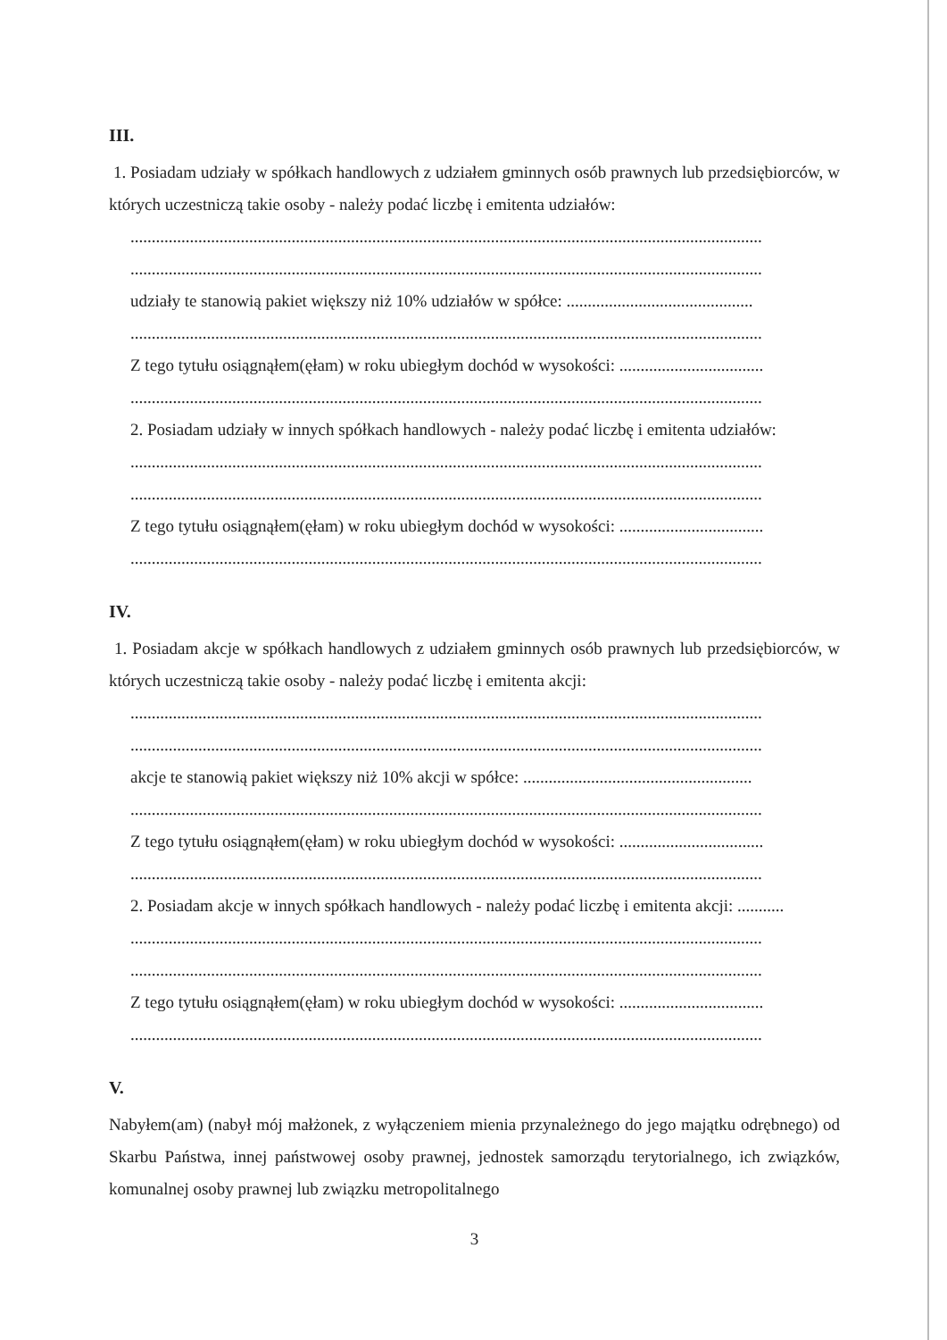III.
1. Posiadam udziały w spółkach handlowych z udziałem gminnych osób prawnych lub przedsiębiorców, w których uczestniczą takie osoby - należy podać liczbę i emitenta udziałów:
.....................................................................................................................................................
.....................................................................................................................................................
udziały te stanowią pakiet większy niż 10% udziałów w spółce: ............................................
.....................................................................................................................................................
Z tego tytułu osiągnąłem(ęłam) w roku ubiegłym dochód w wysokości: ..................................
.....................................................................................................................................................
2. Posiadam udziały w innych spółkach handlowych - należy podać liczbę i emitenta udziałów:
.....................................................................................................................................................
.....................................................................................................................................................
Z tego tytułu osiągnąłem(ęłam) w roku ubiegłym dochód w wysokości: ..................................
.....................................................................................................................................................
IV.
1. Posiadam akcje w spółkach handlowych z udziałem gminnych osób prawnych lub przedsiębiorców, w których uczestniczą takie osoby - należy podać liczbę i emitenta akcji:
.....................................................................................................................................................
.....................................................................................................................................................
akcje te stanowią pakiet większy niż 10% akcji w spółce: ......................................................
.....................................................................................................................................................
Z tego tytułu osiągnąłem(ęłam) w roku ubiegłym dochód w wysokości: ..................................
.....................................................................................................................................................
2. Posiadam akcje w innych spółkach handlowych - należy podać liczbę i emitenta akcji: ...........
.....................................................................................................................................................
.....................................................................................................................................................
Z tego tytułu osiągnąłem(ęłam) w roku ubiegłym dochód w wysokości: ..................................
.....................................................................................................................................................
V.
Nabyłem(am) (nabył mój małżonek, z wyłączeniem mienia przynależnego do jego majątku odrębnego) od Skarbu Państwa, innej państwowej osoby prawnej, jednostek samorządu terytorialnego, ich związków, komunalnej osoby prawnej lub związku metropolitalnego
3